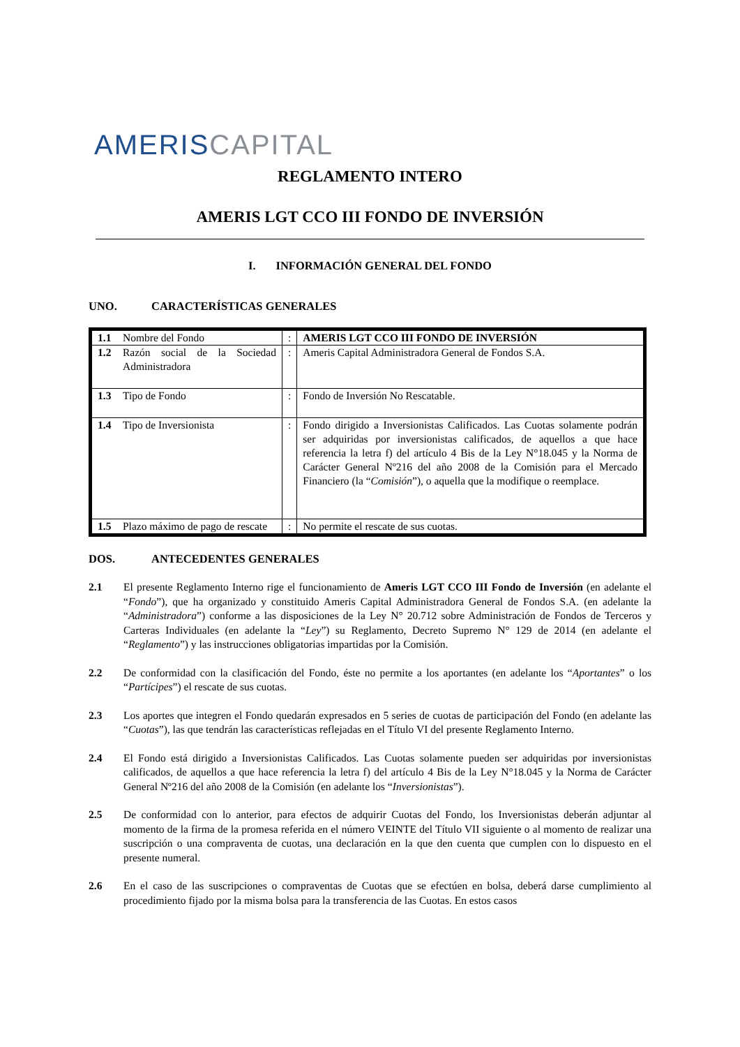AMERISCAPITAL
REGLAMENTO INTERO
AMERIS LGT CCO III FONDO DE INVERSIÓN
I. INFORMACIÓN GENERAL DEL FONDO
UNO. CARACTERÍSTICAS GENERALES
| 1.1 | Nombre del Fondo | : | AMERIS LGT CCO III FONDO DE INVERSIÓN |
| 1.2 | Razón social de la Sociedad Administradora | : | Ameris Capital Administradora General de Fondos S.A. |
| 1.3 | Tipo de Fondo | : | Fondo de Inversión No Rescatable. |
| 1.4 | Tipo de Inversionista | : | Fondo dirigido a Inversionistas Calificados. Las Cuotas solamente podrán ser adquiridas por inversionistas calificados, de aquellos a que hace referencia la letra f) del artículo 4 Bis de la Ley N°18.045 y la Norma de Carácter General Nº216 del año 2008 de la Comisión para el Mercado Financiero (la “ Comisión ”), o aquella que la modifique o reemplace. |
| 1.5 | Plazo máximo de pago de rescate | : | No permite el rescate de sus cuotas. |
DOS. ANTECEDENTES GENERALES
2.1 El presente Reglamento Interno rige el funcionamiento de Ameris LGT CCO III Fondo de Inversión (en adelante el “Fondo”), que ha organizado y constituido Ameris Capital Administradora General de Fondos S.A. (en adelante la “Administradora”) conforme a las disposiciones de la Ley N° 20.712 sobre Administración de Fondos de Terceros y Carteras Individuales (en adelante la “Ley”) su Reglamento, Decreto Supremo N° 129 de 2014 (en adelante el “Reglamento”) y las instrucciones obligatorias impartidas por la Comisión.
2.2 De conformidad con la clasificación del Fondo, éste no permite a los aportantes (en adelante los “Aportantes” o los “Partícipes”) el rescate de sus cuotas.
2.3 Los aportes que integren el Fondo quedarán expresados en 5 series de cuotas de participación del Fondo (en adelante las “Cuotas”), las que tendrán las características reflejadas en el Título VI del presente Reglamento Interno.
2.4 El Fondo está dirigido a Inversionistas Calificados. Las Cuotas solamente pueden ser adquiridas por inversionistas calificados, de aquellos a que hace referencia la letra f) del artículo 4 Bis de la Ley N°18.045 y la Norma de Carácter General Nº216 del año 2008 de la Comisión (en adelante los “Inversionistas”).
2.5 De conformidad con lo anterior, para efectos de adquirir Cuotas del Fondo, los Inversionistas deberán adjuntar al momento de la firma de la promesa referida en el número VEINTE del Título VII siguiente o al momento de realizar una suscripción o una compraventa de cuotas, una declaración en la que den cuenta que cumplen con lo dispuesto en el presente numeral.
2.6 En el caso de las suscripciones o compraventas de Cuotas que se efectúen en bolsa, deberá darse cumplimiento al procedimiento fijado por la misma bolsa para la transferencia de las Cuotas. En estos casos